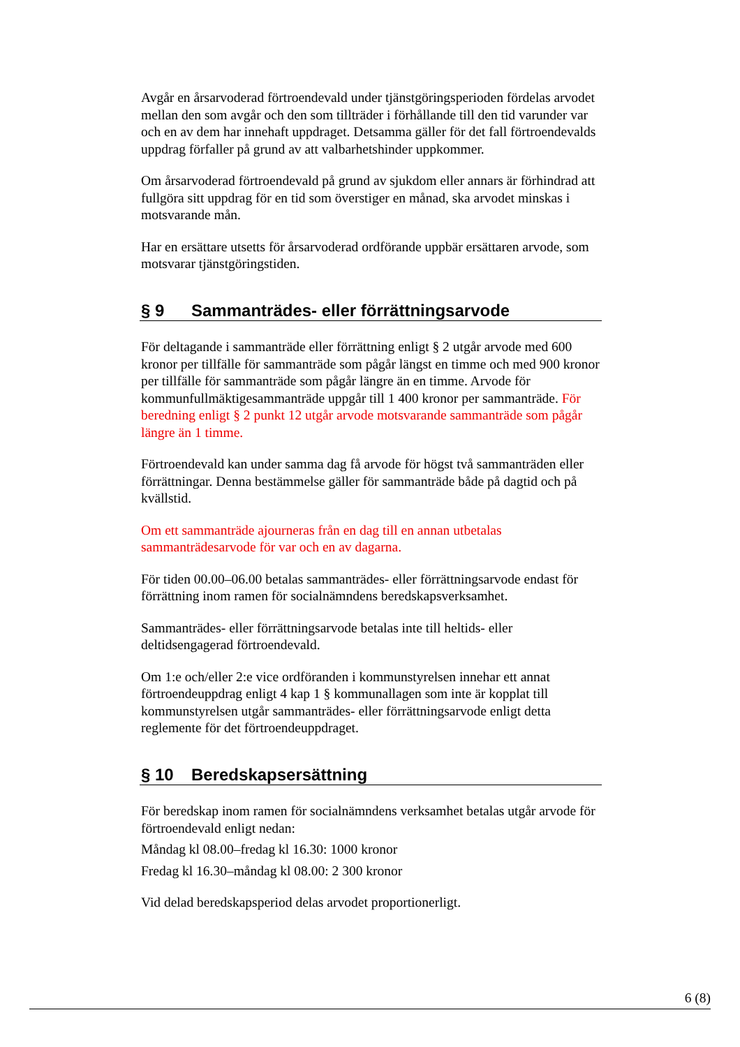Avgår en årsarvoderad förtroendevald under tjänstgöringsperioden fördelas arvodet mellan den som avgår och den som tillträder i förhållande till den tid varunder var och en av dem har innehaft uppdraget. Detsamma gäller för det fall förtroendevalds uppdrag förfaller på grund av att valbarhetshinder uppkommer.
Om årsarvoderad förtroendevald på grund av sjukdom eller annars är förhindrad att fullgöra sitt uppdrag för en tid som överstiger en månad, ska arvodet minskas i motsvarande mån.
Har en ersättare utsetts för årsarvoderad ordförande uppbär ersättaren arvode, som motsvarar tjänstgöringstiden.
§ 9 Sammanträdes- eller förrättningsarvode
För deltagande i sammanträde eller förrättning enligt § 2 utgår arvode med 600 kronor per tillfälle för sammanträde som pågår längst en timme och med 900 kronor per tillfälle för sammanträde som pågår längre än en timme. Arvode för kommunfullmäktigesammanträde uppgår till 1 400 kronor per sammanträde. För beredning enligt § 2 punkt 12 utgår arvode motsvarande sammanträde som pågår längre än 1 timme.
Förtroendevald kan under samma dag få arvode för högst två sammanträden eller förrättningar. Denna bestämmelse gäller för sammanträde både på dagtid och på kvällstid.
Om ett sammanträde ajourneras från en dag till en annan utbetalas sammanträdesarvode för var och en av dagarna.
För tiden 00.00–06.00 betalas sammanträdes- eller förrättningsarvode endast för förrättning inom ramen för socialnämndens beredskapsverksamhet.
Sammanträdes- eller förrättningsarvode betalas inte till heltids- eller deltidsengagerad förtroendevald.
Om 1:e och/eller 2:e vice ordföranden i kommunstyrelsen innehar ett annat förtroendeuppdrag enligt 4 kap 1 § kommunallagen som inte är kopplat till kommunstyrelsen utgår sammanträdes- eller förrättningsarvode enligt detta reglemente för det förtroendeuppdraget.
§ 10 Beredskapsersättning
För beredskap inom ramen för socialnämndens verksamhet betalas utgår arvode för förtroendevald enligt nedan:
Måndag kl 08.00–fredag kl 16.30: 1000 kronor
Fredag kl 16.30–måndag kl 08.00: 2 300 kronor
Vid delad beredskapsperiod delas arvodet proportionerligt.
6 (8)